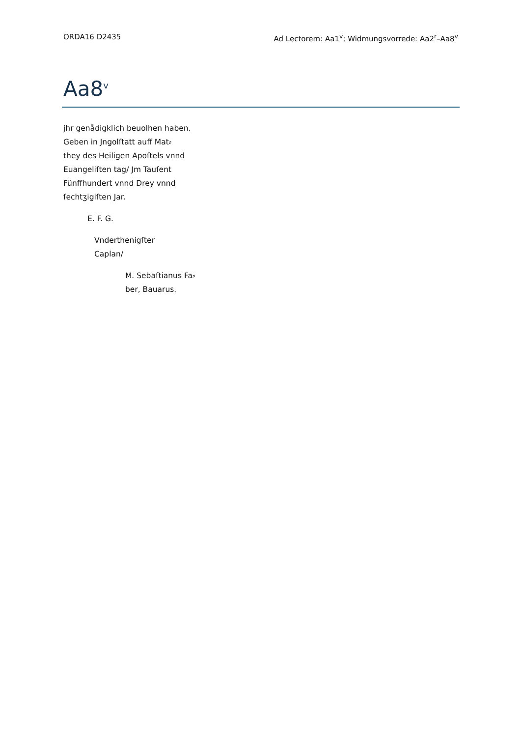ORDA16 D2435 Ad Lectorem: Aa1<sup>v</sup>; Widmungsvorrede: Aa2<sup>r</sup>–Aa8<sup>v</sup>
Aa8<sup>v</sup>
jhr genådigklich beuolhen haben.
Geben in Jngolſtatt auff Mat⸗
they des Heiligen Apoſtels vnnd
Euangeliſten tag/ Jm Tauſent
Fünffhundert vnnd Drey vnnd
ſechtʒigiſten Jar.
E. F. G.
Vnderthenigſter
Caplan/
M. Sebaſtianus Fa⸗
ber, Bauarus.